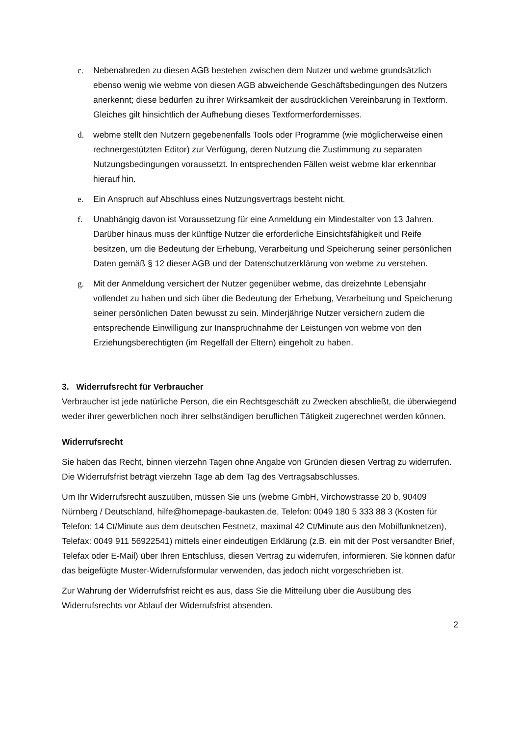c. Nebenabreden zu diesen AGB bestehen zwischen dem Nutzer und webme grundsätzlich ebenso wenig wie webme von diesen AGB abweichende Geschäftsbedingungen des Nutzers anerkennt; diese bedürfen zu ihrer Wirksamkeit der ausdrücklichen Vereinbarung in Textform. Gleiches gilt hinsichtlich der Aufhebung dieses Textformerfordernisses.
d. webme stellt den Nutzern gegebenenfalls Tools oder Programme (wie möglicherweise einen rechnergestützten Editor) zur Verfügung, deren Nutzung die Zustimmung zu separaten Nutzungsbedingungen voraussetzt. In entsprechenden Fällen weist webme klar erkennbar hierauf hin.
e. Ein Anspruch auf Abschluss eines Nutzungsvertrags besteht nicht.
f. Unabhängig davon ist Voraussetzung für eine Anmeldung ein Mindestalter von 13 Jahren. Darüber hinaus muss der künftige Nutzer die erforderliche Einsichtsfähigkeit und Reife besitzen, um die Bedeutung der Erhebung, Verarbeitung und Speicherung seiner persönlichen Daten gemäß § 12 dieser AGB und der Datenschutzerklärung von webme zu verstehen.
g. Mit der Anmeldung versichert der Nutzer gegenüber webme, das dreizehnte Lebensjahr vollendet zu haben und sich über die Bedeutung der Erhebung, Verarbeitung und Speicherung seiner persönlichen Daten bewusst zu sein. Minderjährige Nutzer versichern zudem die entsprechende Einwilligung zur Inanspruchnahme der Leistungen von webme von den Erziehungsberechtigten (im Regelfall der Eltern) eingeholt zu haben.
3. Widerrufsrecht für Verbraucher
Verbraucher ist jede natürliche Person, die ein Rechtsgeschäft zu Zwecken abschließt, die überwiegend weder ihrer gewerblichen noch ihrer selbständigen beruflichen Tätigkeit zugerechnet werden können.
Widerrufsrecht
Sie haben das Recht, binnen vierzehn Tagen ohne Angabe von Gründen diesen Vertrag zu widerrufen. Die Widerrufsfrist beträgt vierzehn Tage ab dem Tag des Vertragsabschlusses.
Um Ihr Widerrufsrecht auszuüben, müssen Sie uns (webme GmbH, Virchowstrasse 20 b, 90409 Nürnberg / Deutschland, hilfe@homepage-baukasten.de, Telefon: 0049 180 5 333 88 3 (Kosten für Telefon: 14 Ct/Minute aus dem deutschen Festnetz, maximal 42 Ct/Minute aus den Mobilfunknetzen), Telefax: 0049 911 56922541) mittels einer eindeutigen Erklärung (z.B. ein mit der Post versandter Brief, Telefax oder E-Mail) über Ihren Entschluss, diesen Vertrag zu widerrufen, informieren. Sie können dafür das beigefügte Muster-Widerrufsformular verwenden, das jedoch nicht vorgeschrieben ist.
Zur Wahrung der Widerrufsfrist reicht es aus, dass Sie die Mitteilung über die Ausübung des Widerrufsrechts vor Ablauf der Widerrufsfrist absenden.
2